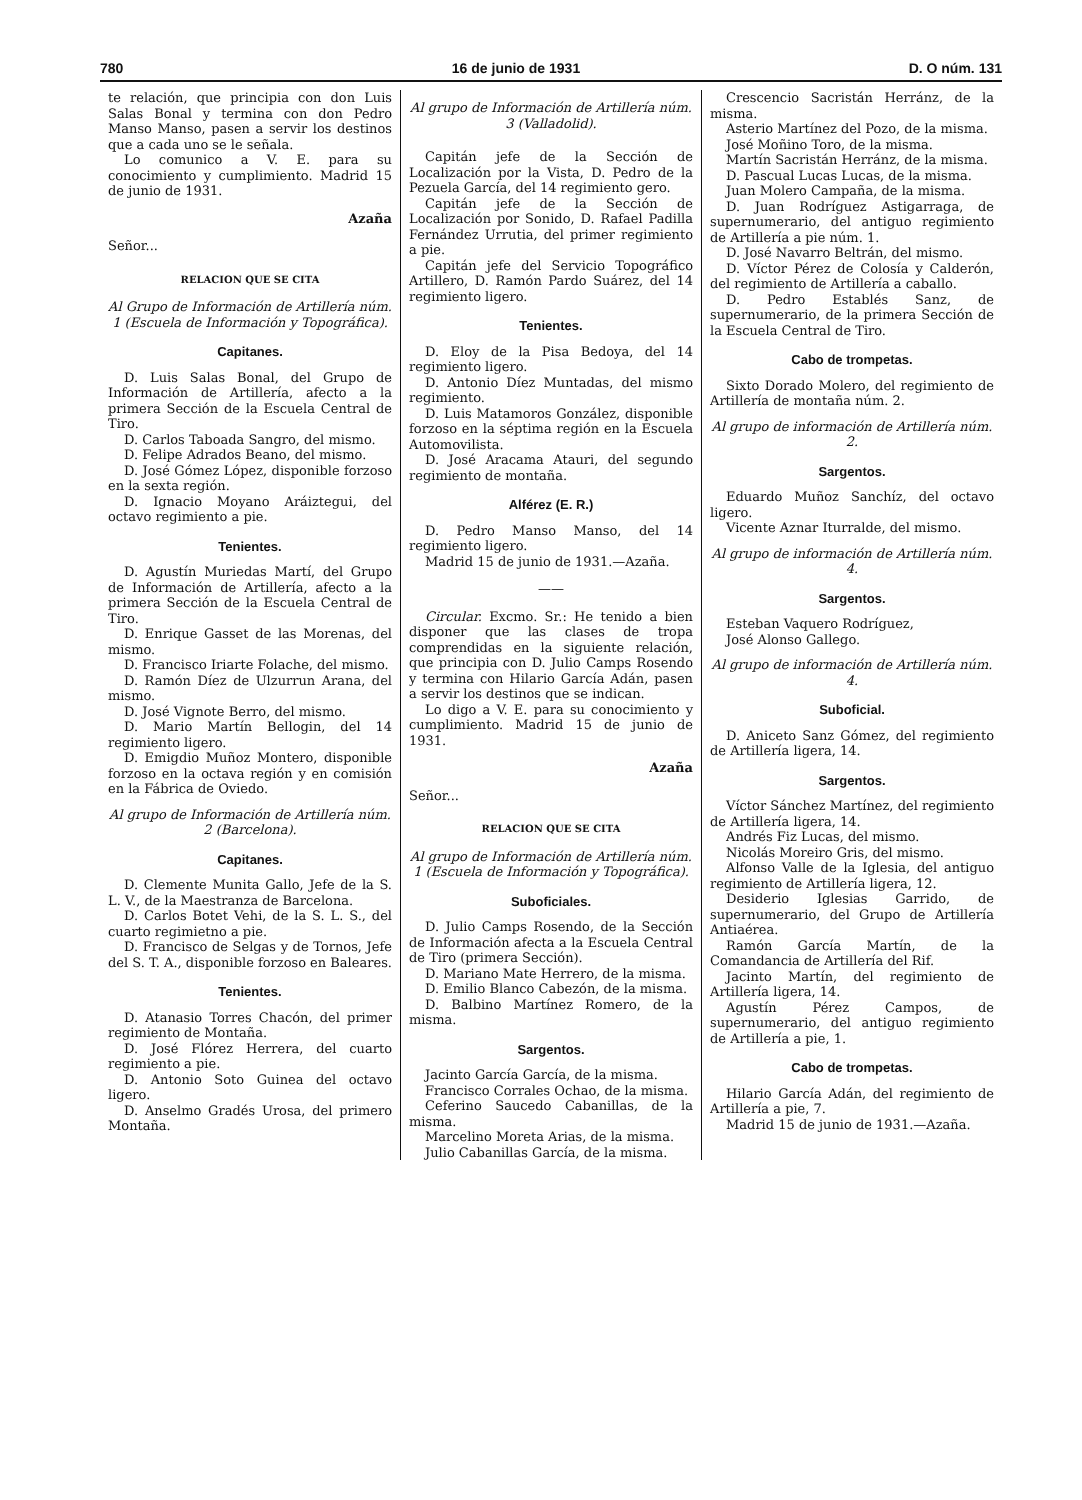780 16 de junio de 1931 D. O núm. 131
te relación, que principia con don Luis Salas Bonal y termina con don Pedro Manso Manso, pasen a servir los destinos que a cada uno se le señala.
Lo comunico a V. E. para su conocimiento y cumplimiento. Madrid 15 de junio de 1931.
Azaña
Señor...
RELACION QUE SE CITA
Al Grupo de Información de Artillería núm. 1 (Escuela de Información y Topográfica).
Capitanes.
D. Luis Salas Bonal, del Grupo de Información de Artillería, afecto a la primera Sección de la Escuela Central de Tiro.
D. Carlos Taboada Sangro, del mismo.
D. Felipe Adrados Beano, del mismo.
D. José Gómez López, disponible forzoso en la sexta región.
D. Ignacio Moyano Aráiztegui, del octavo regimiento a pie.
Tenientes.
D. Agustín Muriedas Martí, del Grupo de Información de Artillería, afecto a la primera Sección de la Escuela Central de Tiro.
D. Enrique Gasset de las Morenas, del mismo.
D. Francisco Iriarte Folache, del mismo.
D. Ramón Díez de Ulzurrun Arana, del mismo.
D. José Vignote Berro, del mismo.
D. Mario Martín Bellogin, del 14 regimiento ligero.
D. Emigdio Muñoz Montero, disponible forzoso en la octava región y en comisión en la Fábrica de Oviedo.
Al grupo de Información de Artillería núm. 2 (Barcelona).
Capitanes.
D. Clemente Munita Gallo, Jefe de la S. L. V., de la Maestranza de Barcelona.
D. Carlos Botet Vehi, de la S. L. S., del cuarto regimietno a pie.
D. Francisco de Selgas y de Tornos, Jefe del S. T. A., disponible forzoso en Baleares.
Tenientes.
D. Atanasio Torres Chacón, del primer regimiento de Montaña.
D. José Flórez Herrera, del cuarto regimiento a pie.
D. Antonio Soto Guinea del octavo ligero.
D. Anselmo Gradés Urosa, del primero Montaña.
Al grupo de Información de Artillería núm. 3 (Valladolid).
Capitán jefe de la Sección de Localización por la Vista, D. Pedro de la Pezuela García, del 14 regimiento gero.
Capitán jefe de la Sección de Localización por Sonido, D. Rafael Padilla Fernández Urrutia, del primer regimiento a pie.
Capitán jefe del Servicio Topográfico Artillero, D. Ramón Pardo Suárez, del 14 regimiento ligero.
Tenientes.
D. Eloy de la Pisa Bedoya, del 14 regimiento ligero.
D. Antonio Díez Muntadas, del mismo regimiento.
D. Luis Matamoros González, disponible forzoso en la séptima región en la Escuela Automovilista.
D. José Aracama Atauri, del segundo regimiento de montaña.
Alférez (E. R.)
D. Pedro Manso Manso, del 14 regimiento ligero.
Madrid 15 de junio de 1931.—Azaña.
——
Circular. Excmo. Sr.: He tenido a bien disponer que las clases de tropa comprendidas en la siguiente relación, que principia con D. Julio Camps Rosendo y termina con Hilario García Adán, pasen a servir los destinos que se indican.
Lo digo a V. E. para su conocimiento y cumplimiento. Madrid 15 de junio de 1931.
Azaña
Señor...
RELACION QUE SE CITA
Al grupo de Información de Artillería núm. 1 (Escuela de Información y Topográfica).
Suboficiales.
D. Julio Camps Rosendo, de la Sección de Información afecta a la Escuela Central de Tiro (primera Sección).
D. Mariano Mate Herrero, de la misma.
D. Emilio Blanco Cabezón, de la misma.
D. Balbino Martínez Romero, de la misma.
Sargentos.
Jacinto García García, de la misma.
Francisco Corrales Ochao, de la misma.
Ceferino Saucedo Cabanillas, de la misma.
Marcelino Moreta Arias, de la misma.
Julio Cabanillas García, de la misma.
Crescencio Sacristán Herránz, de la misma.
Asterio Martínez del Pozo, de la misma.
José Moñino Toro, de la misma.
Martín Sacristán Herránz, de la misma.
D. Pascual Lucas Lucas, de la misma.
Juan Molero Campaña, de la misma.
D. Juan Rodríguez Astigarraga, de supernumerario, del antiguo regimiento de Artillería a pie núm. 1.
D. José Navarro Beltrán, del mismo.
D. Víctor Pérez de Colosía y Calderón, del regimiento de Artillería a caballo.
D. Pedro Establés Sanz, de supernumerario, de la primera Sección de la Escuela Central de Tiro.
Cabo de trompetas.
Sixto Dorado Molero, del regimiento de Artillería de montaña núm. 2.
Al grupo de información de Artillería núm. 2.
Sargentos.
Eduardo Muñoz Sanchíz, del octavo ligero.
Vicente Aznar Iturralde, del mismo.
Al grupo de información de Artillería núm. 4.
Sargentos.
Esteban Vaquero Rodríguez,
José Alonso Gallego.
Al grupo de información de Artillería núm. 4.
Suboficial.
D. Aniceto Sanz Gómez, del regimiento de Artillería ligera, 14.
Sargentos.
Víctor Sánchez Martínez, del regimiento de Artillería ligera, 14.
Andrés Fiz Lucas, del mismo.
Nicolás Moreiro Gris, del mismo.
Alfonso Valle de la Iglesia, del antiguo regimiento de Artillería ligera, 12.
Desiderio Iglesias Garrido, de supernumerario, del Grupo de Artillería Antiaérea.
Ramón García Martín, de la Comandancia de Artillería del Rif.
Jacinto Martín, del regimiento de Artillería ligera, 14.
Agustín Pérez Campos, de supernumerario, del antiguo regimiento de Artillería a pie, 1.
Cabo de trompetas.
Hilario García Adán, del regimiento de Artillería a pie, 7.
Madrid 15 de junio de 1931.—Azaña.